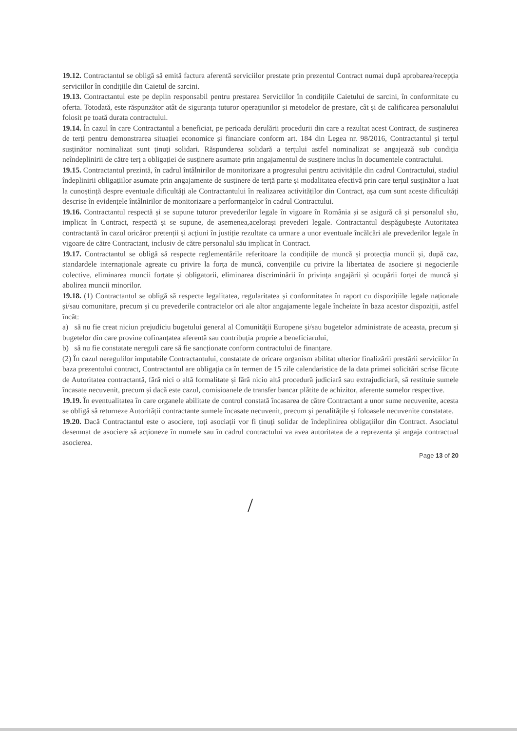19.12. Contractantul se obligă să emită factura aferentă serviciilor prestate prin prezentul Contract numai după aprobarea/recepția serviciilor în condițiile din Caietul de sarcini.
19.13. Contractantul este pe deplin responsabil pentru prestarea Serviciilor în condițiile Caietului de sarcini, în conformitate cu oferta. Totodată, este răspunzător atât de siguranța tuturor operațiunilor și metodelor de prestare, cât și de calificarea personalului folosit pe toată durata contractului.
19.14. În cazul în care Contractantul a beneficiat, pe perioada derulării procedurii din care a rezultat acest Contract, de susținerea de terți pentru demonstrarea situației economice și financiare conform art. 184 din Legea nr. 98/2016, Contractantul și terțul susținător nominalizat sunt ținuți solidari. Răspunderea solidară a terțului astfel nominalizat se angajează sub condiția neîndeplinirii de către terț a obligației de susținere asumate prin angajamentul de susținere inclus în documentele contractului.
19.15. Contractantul prezintă, în cadrul întâlnirilor de monitorizare a progresului pentru activitățile din cadrul Contractului, stadiul îndeplinirii obligațiilor asumate prin angajamente de susținere de terță parte și modalitatea efectivă prin care terțul susținător a luat la cunoștință despre eventuale dificultăți ale Contractantului în realizarea activităților din Contract, așa cum sunt aceste dificultăți descrise în evidențele întâlnirilor de monitorizare a performanțelor în cadrul Contractului.
19.16. Contractantul respectă și se supune tuturor prevederilor legale în vigoare în România și se asigură că și personalul său, implicat în Contract, respectă și se supune, de asemenea,acelorași prevederi legale. Contractantul despăgubește Autoritatea contractantă în cazul oricăror pretenții și acțiuni în justiție rezultate ca urmare a unor eventuale încălcări ale prevederilor legale în vigoare de către Contractant, inclusiv de către personalul său implicat în Contract.
19.17. Contractantul se obligă să respecte reglementările referitoare la condițiile de muncă și protecția muncii și, după caz, standardele internaționale agreate cu privire la forța de muncă, convențiile cu privire la libertatea de asociere și negocierile colective, eliminarea muncii forțate și obligatorii, eliminarea discriminării în privința angajării și ocupării forței de muncă și abolirea muncii minorilor.
19.18. (1) Contractantul se obligă să respecte legalitatea, regularitatea și conformitatea în raport cu dispozițiile legale naționale și/sau comunitare, precum și cu prevederile contractelor ori ale altor angajamente legale încheiate în baza acestor dispoziții, astfel încât:
a) să nu fie creat niciun prejudiciu bugetului general al Comunității Europene și/sau bugetelor administrate de aceasta, precum și bugetelor din care provine cofinanțatea aferentă sau contribuția proprie a beneficiarului,
b) să nu fie constatate nereguli care să fie sancționate conform contractului de finanțare.
(2) În cazul neregulilor imputabile Contractantului, constatate de oricare organism abilitat ulterior finalizării prestării serviciilor în baza prezentului contract, Contractantul are obligația ca în termen de 15 zile calendaristice de la data primei solicitări scrise făcute de Autoritatea contractantă, fără nici o altă formalitate și fără nicio altă procedură judiciară sau extrajudiciară, să restituie sumele încasate necuvenit, precum și dacă este cazul, comisioanele de transfer bancar plătite de achizitor, aferente sumelor respective.
19.19. În eventualitatea în care organele abilitate de control constată încasarea de către Contractant a unor sume necuvenite, acesta se obligă să returneze Autorității contractante sumele încasate necuvenit, precum și penalitățile și foloasele necuvenite constatate.
19.20. Dacă Contractantul este o asociere, toți asociații vor fi ținuți solidar de îndeplinirea obligațiilor din Contract. Asociatul desemnat de asociere să acționeze în numele sau în cadrul contractului va avea autoritatea de a reprezenta și angaja contractual asocierea.
Page 13 of 20
/